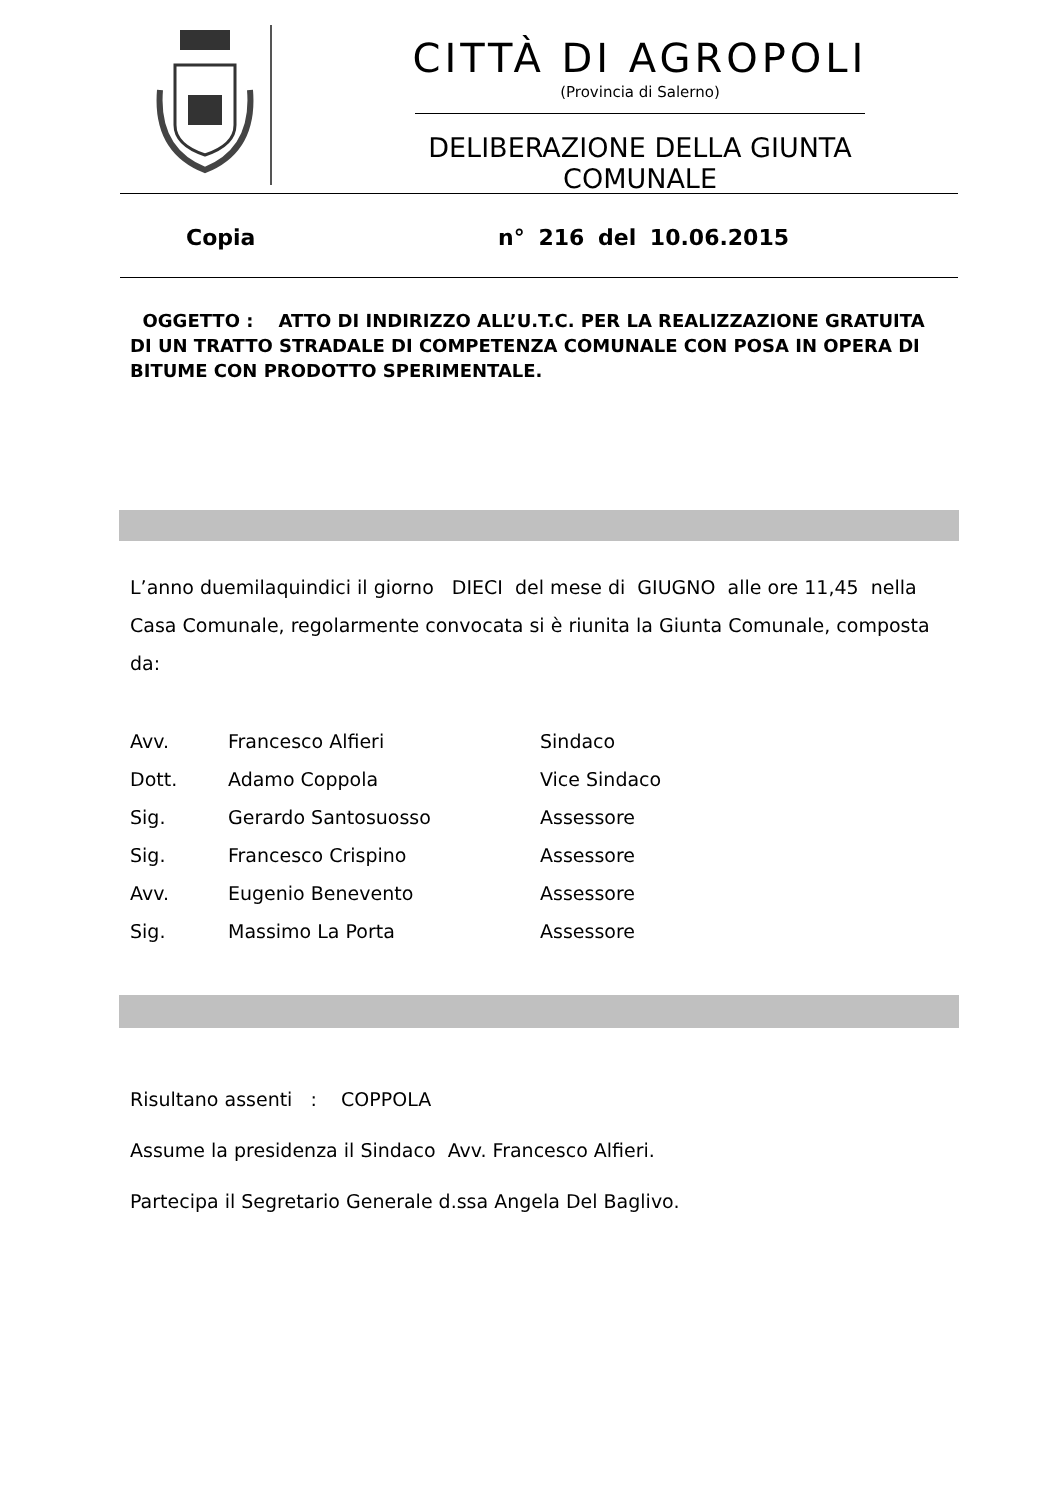CITTÀ DI AGROPOLI
(Provincia di Salerno)
DELIBERAZIONE DELLA GIUNTA COMUNALE
Copia n° 216 del 10.06.2015
OGGETTO : ATTO DI INDIRIZZO ALL’U.T.C. PER LA REALIZZAZIONE GRATUITA DI UN TRATTO STRADALE DI COMPETENZA COMUNALE CON POSA IN OPERA DI BITUME CON PRODOTTO SPERIMENTALE.
L’anno duemilaquindici il giorno DIECI del mese di GIUGNO alle ore 11,45 nella Casa Comunale, regolarmente convocata si è riunita la Giunta Comunale, composta da:
| Avv. | Francesco Alfieri | Sindaco |
| Dott. | Adamo Coppola | Vice Sindaco |
| Sig. | Gerardo Santosuosso | Assessore |
| Sig. | Francesco Crispino | Assessore |
| Avv. | Eugenio Benevento | Assessore |
| Sig. | Massimo La Porta | Assessore |
Risultano assenti : COPPOLA
Assume la presidenza il Sindaco Avv. Francesco Alfieri.
Partecipa il Segretario Generale d.ssa Angela Del Baglivo.